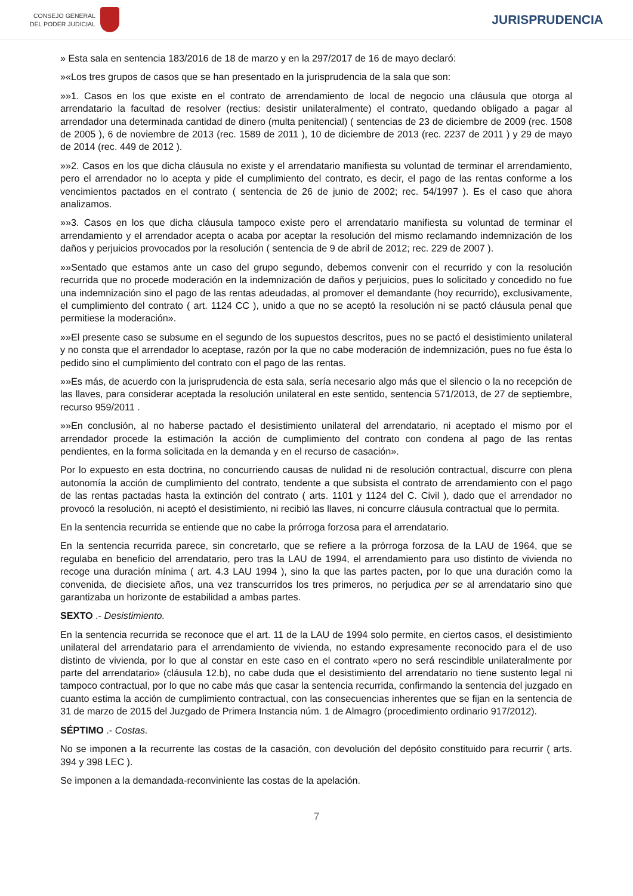CONSEJO GENERAL
DEL PODER JUDICIAL
JURISPRUDENCIA
» Esta sala en sentencia 183/2016 de 18 de marzo y en la 297/2017 de 16 de mayo declaró:
»«Los tres grupos de casos que se han presentado en la jurisprudencia de la sala que son:
»»1. Casos en los que existe en el contrato de arrendamiento de local de negocio una cláusula que otorga al arrendatario la facultad de resolver (rectius: desistir unilateralmente) el contrato, quedando obligado a pagar al arrendador una determinada cantidad de dinero (multa penitencial) ( sentencias de 23 de diciembre de 2009 (rec. 1508 de 2005 ), 6 de noviembre de 2013 (rec. 1589 de 2011 ), 10 de diciembre de 2013 (rec. 2237 de 2011 ) y 29 de mayo de 2014 (rec. 449 de 2012 ).
»»2. Casos en los que dicha cláusula no existe y el arrendatario manifiesta su voluntad de terminar el arrendamiento, pero el arrendador no lo acepta y pide el cumplimiento del contrato, es decir, el pago de las rentas conforme a los vencimientos pactados en el contrato ( sentencia de 26 de junio de 2002; rec. 54/1997 ). Es el caso que ahora analizamos.
»»3. Casos en los que dicha cláusula tampoco existe pero el arrendatario manifiesta su voluntad de terminar el arrendamiento y el arrendador acepta o acaba por aceptar la resolución del mismo reclamando indemnización de los daños y perjuicios provocados por la resolución ( sentencia de 9 de abril de 2012; rec. 229 de 2007 ).
»»Sentado que estamos ante un caso del grupo segundo, debemos convenir con el recurrido y con la resolución recurrida que no procede moderación en la indemnización de daños y perjuicios, pues lo solicitado y concedido no fue una indemnización sino el pago de las rentas adeudadas, al promover el demandante (hoy recurrido), exclusivamente, el cumplimiento del contrato ( art. 1124 CC ), unido a que no se aceptó la resolución ni se pactó cláusula penal que permitiese la moderación».
»»El presente caso se subsume en el segundo de los supuestos descritos, pues no se pactó el desistimiento unilateral y no consta que el arrendador lo aceptase, razón por la que no cabe moderación de indemnización, pues no fue ésta lo pedido sino el cumplimiento del contrato con el pago de las rentas.
»»Es más, de acuerdo con la jurisprudencia de esta sala, sería necesario algo más que el silencio o la no recepción de las llaves, para considerar aceptada la resolución unilateral en este sentido, sentencia 571/2013, de 27 de septiembre, recurso 959/2011 .
»»En conclusión, al no haberse pactado el desistimiento unilateral del arrendatario, ni aceptado el mismo por el arrendador procede la estimación la acción de cumplimiento del contrato con condena al pago de las rentas pendientes, en la forma solicitada en la demanda y en el recurso de casación».
Por lo expuesto en esta doctrina, no concurriendo causas de nulidad ni de resolución contractual, discurre con plena autonomía la acción de cumplimiento del contrato, tendente a que subsista el contrato de arrendamiento con el pago de las rentas pactadas hasta la extinción del contrato ( arts. 1101 y 1124 del C. Civil ), dado que el arrendador no provocó la resolución, ni aceptó el desistimiento, ni recibió las llaves, ni concurre cláusula contractual que lo permita.
En la sentencia recurrida se entiende que no cabe la prórroga forzosa para el arrendatario.
En la sentencia recurrida parece, sin concretarlo, que se refiere a la prórroga forzosa de la LAU de 1964, que se regulaba en beneficio del arrendatario, pero tras la LAU de 1994, el arrendamiento para uso distinto de vivienda no recoge una duración mínima ( art. 4.3 LAU 1994 ), sino la que las partes pacten, por lo que una duración como la convenida, de diecisiete años, una vez transcurridos los tres primeros, no perjudica per se al arrendatario sino que garantizaba un horizonte de estabilidad a ambas partes.
SEXTO .- Desistimiento.
En la sentencia recurrida se reconoce que el art. 11 de la LAU de 1994 solo permite, en ciertos casos, el desistimiento unilateral del arrendatario para el arrendamiento de vivienda, no estando expresamente reconocido para el de uso distinto de vivienda, por lo que al constar en este caso en el contrato «pero no será rescindible unilateralmente por parte del arrendatario» (cláusula 12.b), no cabe duda que el desistimiento del arrendatario no tiene sustento legal ni tampoco contractual, por lo que no cabe más que casar la sentencia recurrida, confirmando la sentencia del juzgado en cuanto estima la acción de cumplimiento contractual, con las consecuencias inherentes que se fijan en la sentencia de 31 de marzo de 2015 del Juzgado de Primera Instancia núm. 1 de Almagro (procedimiento ordinario 917/2012).
SÉPTIMO .- Costas.
No se imponen a la recurrente las costas de la casación, con devolución del depósito constituido para recurrir ( arts. 394 y 398 LEC ).
Se imponen a la demandada-reconviniente las costas de la apelación.
7